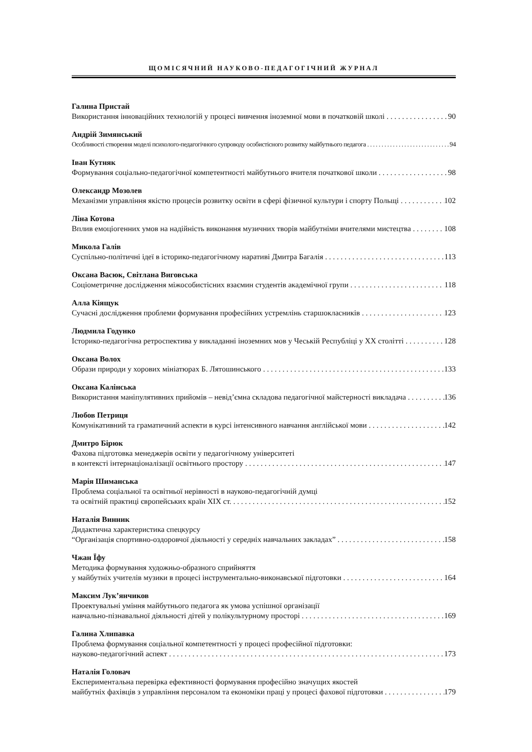ЩОМІСЯЧНИЙ НАУКОВО-ПЕДАГОГІЧНИЙ ЖУРНАЛ
Галина Пристай
Використання інноваційних технологій у процесі вивчення іноземної мови в початковій школі 90
Андрій Зимянський
Особливості створення моделі психолого-педагогічного супроводу особистісного розвитку майбутнього педагога 94
Іван Кутняк
Формування соціально-педагогічної компетентності майбутнього вчителя початкової школи 98
Олександр Мозолев
Механізми управління якістю процесів розвитку освіти в сфері фізичної культури і спорту Польщі 102
Ліна Котова
Вплив емоціогенних умов на надійність виконання музичних творів майбутніми вчителями мистецтва 108
Микола Галів
Суспільно-політичні ідеї в історико-педагогічному наративі Дмитра Багалія 113
Оксана Васюк, Світлана Виговська
Соціометричне дослідження міжособистісних взаємин студентів академічної групи 118
Алла Кіящук
Сучасні дослідження проблеми формування професійних устремлінь старшокласників 123
Людмила Годунко
Історико-педагогічна ретроспектива у викладанні іноземних мов у Чеській Республіці у ХХ столітті 128
Оксана Волох
Образи природи у хорових мініатюрах Б. Лятошинського 133
Оксана Калінська
Використання маніпулятивних прийомів – невід’ємна складова педагогічної майстерності викладача 136
Любов Петриця
Комунікативний та граматичний аспекти в курсі інтенсивного навчання англійської мови 142
Дмитро Бірюк
Фахова підготовка менеджерів освіти у педагогічному університеті
в контексті інтернаціоналізації освітнього простору 147
Марія Шиманська
Проблема соціальної та освітньої нерівності в науково-педагогічній думці
та освітній практиці європейських країн ХІХ ст. 152
Наталія Винник
Дидактична характеристика спецкурсу
“Організація спортивно-оздоровчої діяльності у середніх навчальних закладах” 158
Чжан Їфу
Методика формування художньо-образного сприйняття
у майбутніх учителів музики в процесі інструментально-виконавської підготовки 164
Максим Лук’янчиков
Проектувальні уміння майбутнього педагога як умова успішної організації
навчально-пізнавальної діяльності дітей у полікультурному просторі 169
Галина Хлипавка
Проблема формування соціальної компетентності у процесі професійної підготовки:
науково-педагогічний аспект 173
Наталія Головач
Експериментальна перевірка ефективності формування професійно значущих якостей
майбутніх фахівців з управління персоналом та економіки праці у процесі фахової підготовки 179